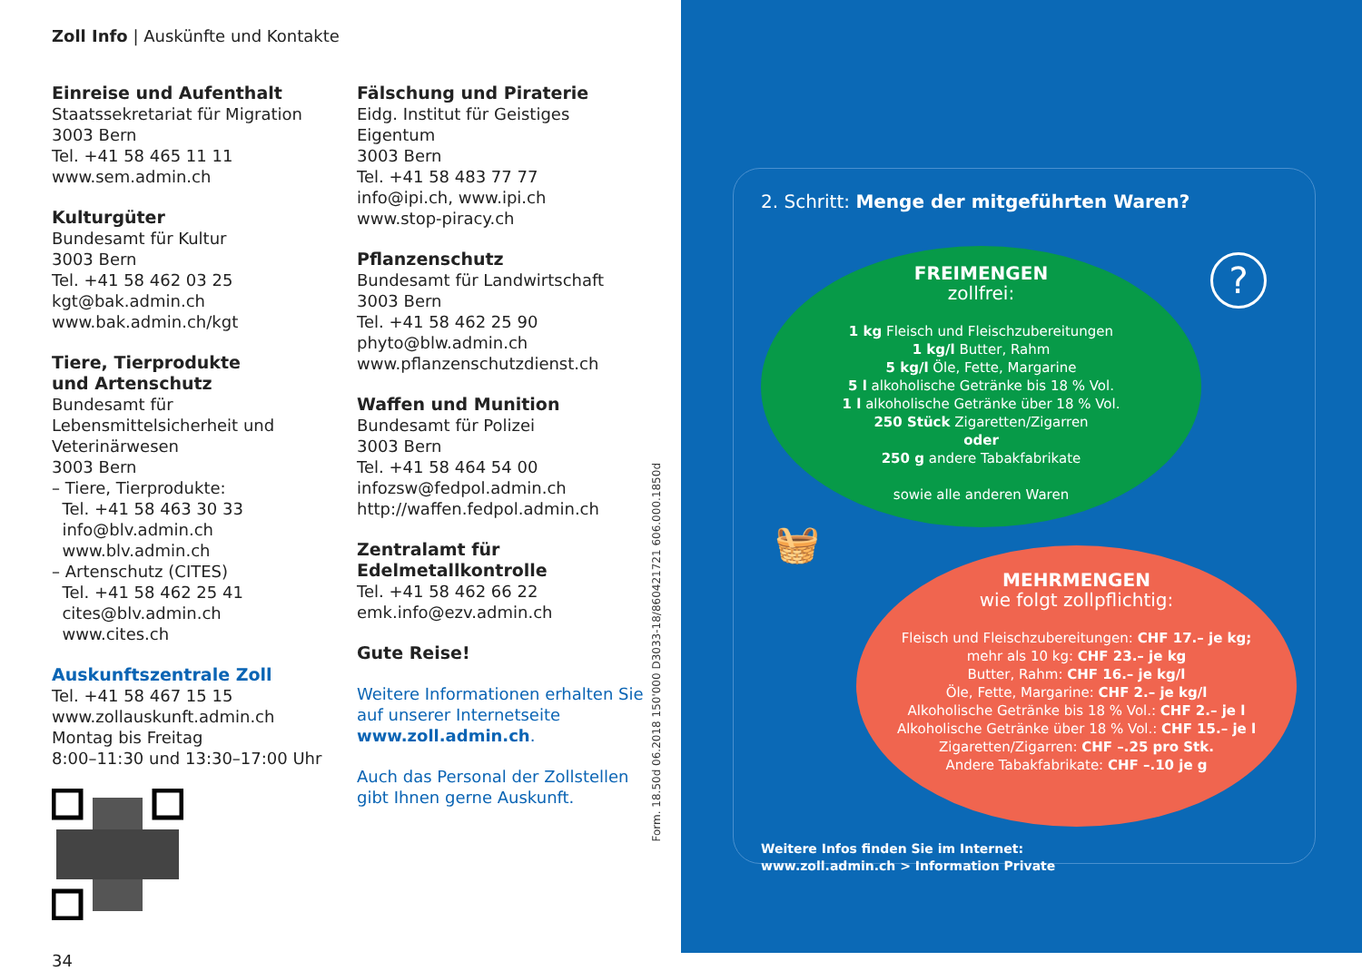Zoll Info | Auskünfte und Kontakte
Einreise und Aufenthalt
Staatssekretariat für Migration
3003 Bern
Tel. +41 58 465 11 11
www.sem.admin.ch
Kulturgüter
Bundesamt für Kultur
3003 Bern
Tel. +41 58 462 03 25
kgt@bak.admin.ch
www.bak.admin.ch/kgt
Tiere, Tierprodukte
und Artenschutz
Bundesamt für Lebensmittelsicherheit und Veterinärwesen
3003 Bern
– Tiere, Tierprodukte:
Tel. +41 58 463 30 33
info@blv.admin.ch
www.blv.admin.ch
– Artenschutz (CITES)
Tel. +41 58 462 25 41
cites@blv.admin.ch
www.cites.ch
Auskunftszentrale Zoll
Tel. +41 58 467 15 15
www.zollauskunft.admin.ch
Montag bis Freitag
8:00–11:30 und 13:30–17:00 Uhr
34
Fälschung und Piraterie
Eidg. Institut für Geistiges Eigentum
3003 Bern
Tel. +41 58 483 77 77
info@ipi.ch, www.ipi.ch
www.stop-piracy.ch
Pflanzenschutz
Bundesamt für Landwirtschaft
3003 Bern
Tel. +41 58 462 25 90
phyto@blw.admin.ch
www.pflanzenschutzdienst.ch
Waffen und Munition
Bundesamt für Polizei
3003 Bern
Tel. +41 58 464 54 00
infozsw@fedpol.admin.ch
http://waffen.fedpol.admin.ch
Zentralamt für Edelmetallkontrolle
Tel. +41 58 462 66 22
emk.info@ezv.admin.ch
Gute Reise!
Weitere Informationen erhalten Sie auf unserer Internetseite www.zoll.admin.ch.
Auch das Personal der Zollstellen gibt Ihnen gerne Auskunft.
Form. 18.50d 06.2018 150'000 D3033-18/860421721 606.000.1850d
2. Schritt: Menge der mitgeführten Waren?
?
FREIMENGEN
zollfrei:
1 kg Fleisch und Fleischzubereitungen
1 kg/l Butter, Rahm
5 kg/l Öle, Fette, Margarine
5 l alkoholische Getränke bis 18 % Vol.
1 l alkoholische Getränke über 18 % Vol.
250 Stück Zigaretten/Zigarren
oder
250 g andere Tabakfabrikate
sowie alle anderen Waren
🧺
MEHRMENGEN
wie folgt zollpflichtig:
Fleisch und Fleischzubereitungen: CHF 17.– je kg;
mehr als 10 kg: CHF 23.– je kg
Butter, Rahm: CHF 16.– je kg/l
Öle, Fette, Margarine: CHF 2.– je kg/l
Alkoholische Getränke bis 18 % Vol.: CHF 2.– je l
Alkoholische Getränke über 18 % Vol.: CHF 15.– je l
Zigaretten/Zigarren: CHF –.25 pro Stk.
Andere Tabakfabrikate: CHF –.10 je g
Weitere Infos finden Sie im Internet:
www.zoll.admin.ch > Information Private